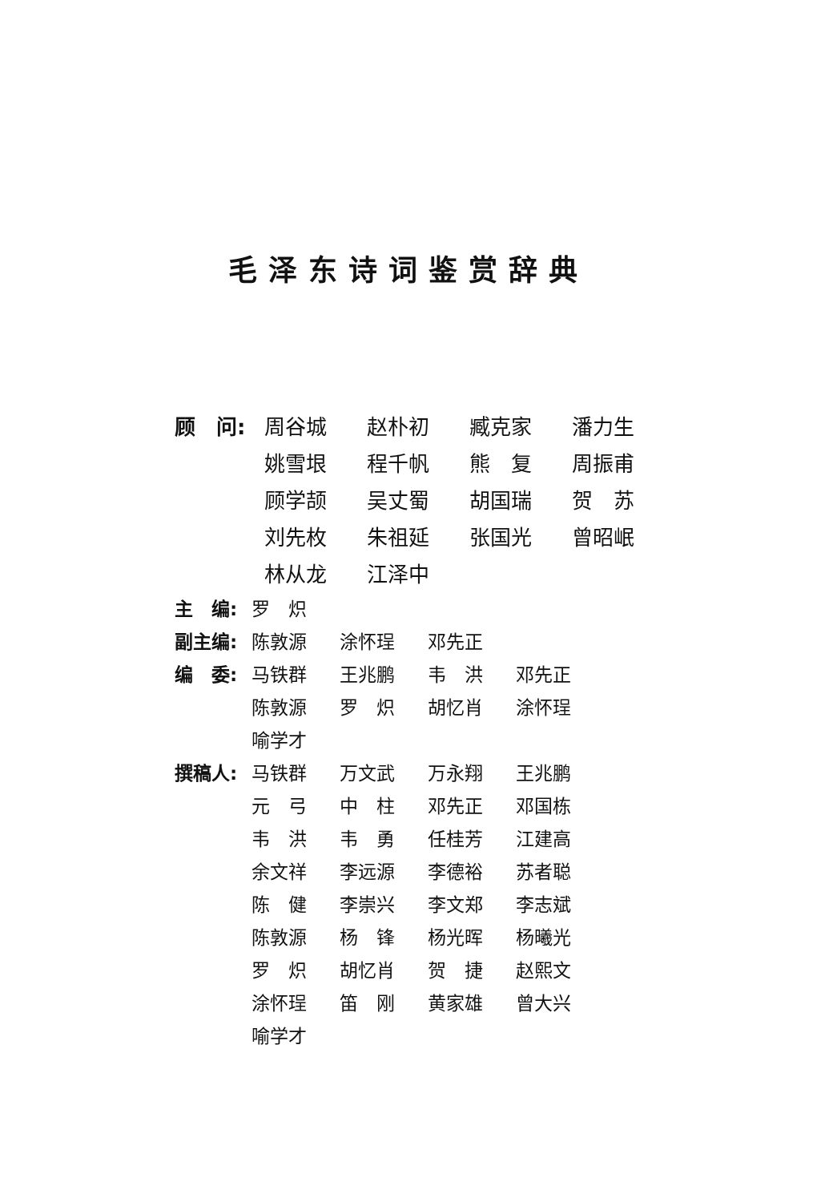毛泽东诗词鉴赏辞典
顾　问:
周谷城 赵朴初 臧克家 潘力生 姚雪垠 程千帆 熊　复 周振甫 顾学颉 吴丈蜀 胡国瑞 贺　苏 刘先枚 朱祖延 张国光 曾昭岷 林从龙 江泽中
主　编:
罗　炽
副主编:
陈敦源 涂怀珵 邓先正
编　委:
马铁群 王兆鹏 韦　洪 邓先正 陈敦源 罗　炽 胡忆肖 涂怀珵 喻学才
撰稿人:
马铁群 万文武 万永翔 王兆鹏 元　弓 中　柱 邓先正 邓国栋 韦　洪 韦　勇 任桂芳 江建高 余文祥 李远源 李德裕 苏者聪 陈　健 李崇兴 李文郑 李志斌 陈敦源 杨　锋 杨光晖 杨曦光 罗　炽 胡忆肖 贺　捷 赵熙文 涂怀珵 笛　刚 黄家雄 曾大兴 喻学才